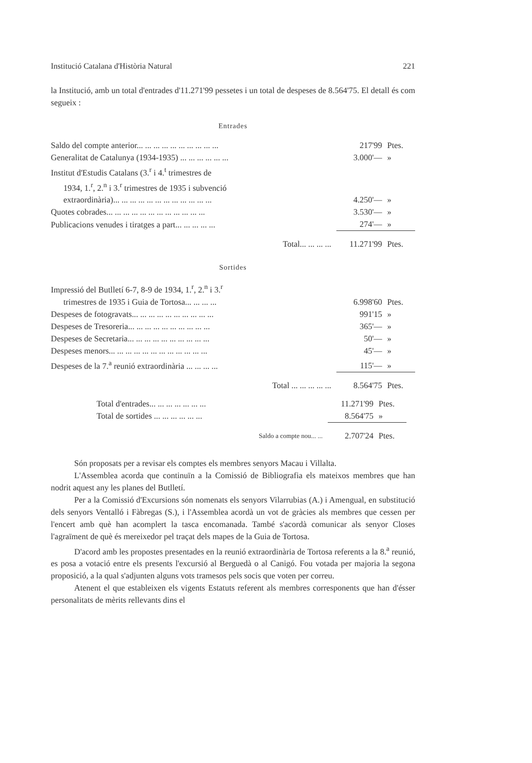Institució Catalana d'Història Natural 221
la Institució, amb un total d'entrades d'11.271'99 pessetes i un total de despeses de 8.564'75. El detall és com segueix :
Entrades
| Saldo del compte anterior... ... ... ... ... ... ... ... ... ... | 217'99 | Ptes. |
| Generalitat de Catalunya (1934-1935) ... ... ... ... ... ... | 3.000'— | » |
| Institut d'Estudis Catalans (3.<sup>r</sup> i 4.<sup>t</sup> trimestres de 1934, 1.<sup>r</sup>, 2.<sup>n</sup> i 3.<sup>r</sup> trimestres de 1935 i subvenció extraordinària)... ... ... ... ... ... ... ... ... ... ... ... | 4.250'— | » |
| Quotes cobrades... ... ... ... ... ... ... ... ... ... ... ... | 3.530'— | » |
| Publicacions venudes i tiratges a part... ... ... ... ... | 274'— | » |
| Total... ... ... ... | 11.271'99 | Ptes. |
Sortides
| Impressió del Butlletí 6-7, 8-9 de 1934, 1.<sup>r</sup>, 2.<sup>n</sup> i 3.<sup>r</sup> trimestres de 1935 i Guia de Tortosa... ... ... ... | 6.998'60 | Ptes. |
| Despeses de fotogravats... ... ... ... ... ... ... ... ... ... | 991'15 | » |
| Despeses de Tresoreria... ... ... ... ... ... ... ... ... ... | 365'— | » |
| Despeses de Secretaria... ... ... ... ... ... ... ... ... ... | 50'— | » |
| Despeses menors... ... ... ... ... ... ... ... ... ... ... ... | 45'— | » |
| Despeses de la 7.<sup>a</sup> reunió extraordinària ... ... ... ... | 115'— | » |
| Total ... ... ... ... ... | 8.564'75 | Ptes. |
| Total d'entrades... ... ... ... ... ... ... | 11.271'99 | Ptes. |
| Total de sortides ... ... ... ... ... ... | 8.564'75 | » |
| Saldo a compte nou... ... | 2.707'24 | Ptes. |
Són proposats per a revisar els comptes els membres senyors Macau i Villalta.
L'Assemblea acorda que continuïn a la Comissió de Bibliografia els mateixos membres que han nodrit aquest any les planes del Butlletí.
Per a la Comissió d'Excursions són nomenats els senyors Vilarrubias (A.) i Amengual, en substitució dels senyors Ventalló i Fàbregas (S.), i l'Assemblea acordà un vot de gràcies als membres que cessen per l'encert amb què han acomplert la tasca encomanada. També s'acordà comunicar als senyor Closes l'agraïment de què és mereixedor pel traçat dels mapes de la Guia de Tortosa.
D'acord amb les propostes presentades en la reunió extraordinària de Tortosa referents a la 8.<sup>a</sup> reunió, es posa a votació entre els presents l'excursió al Berguedà o al Canigó. Fou votada per majoria la segona proposició, a la qual s'adjunten alguns vots tramesos pels socis que voten per correu.
Atenent el que estableixen els vigents Estatuts referent als membres corresponents que han d'ésser personalitats de mèrits rellevants dins el